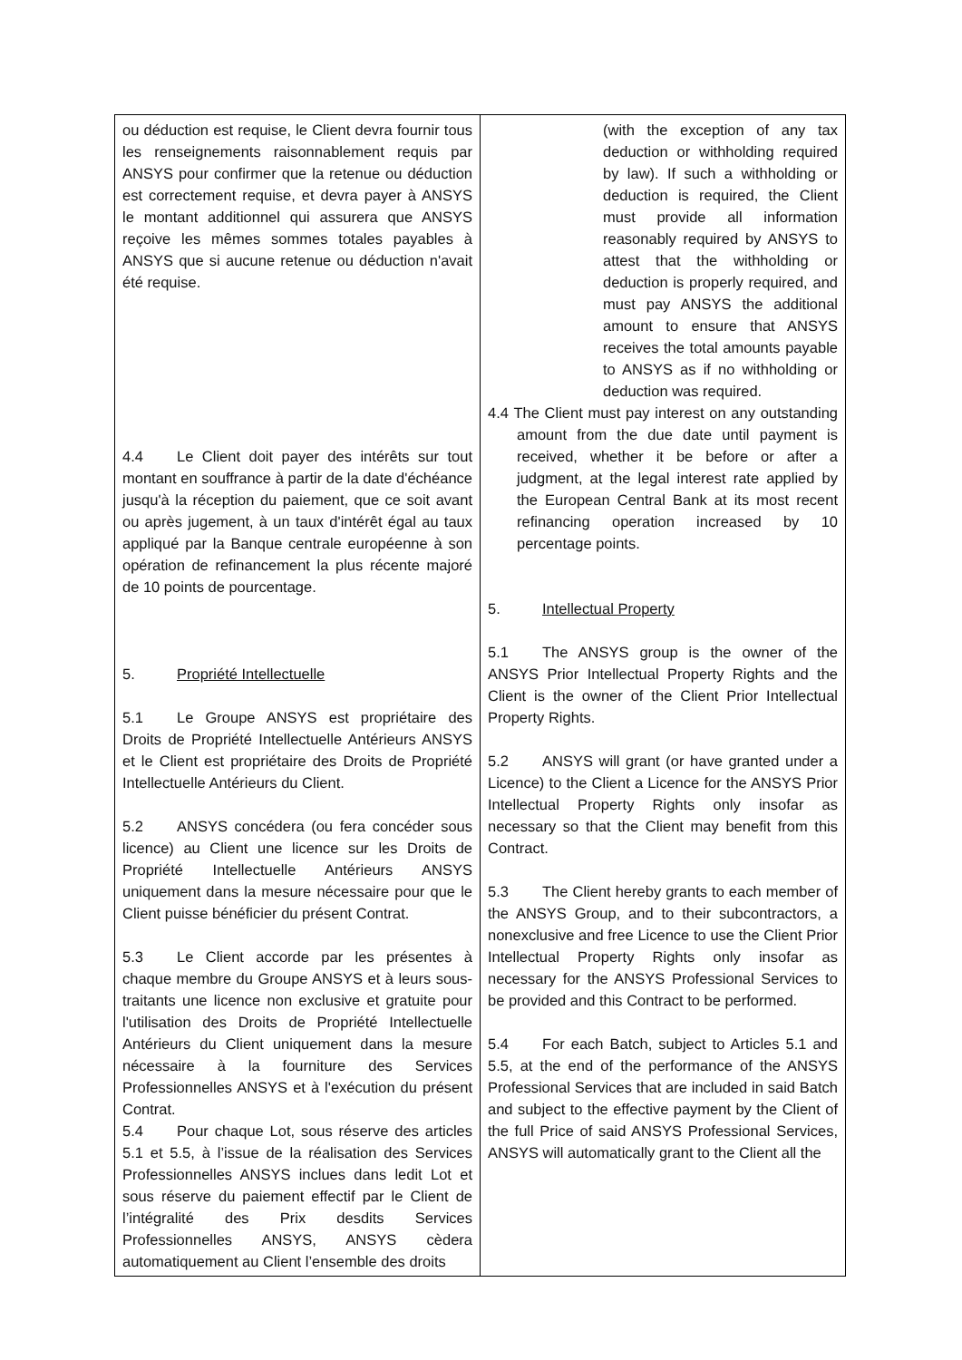| ou déduction est requise, le Client devra fournir tous les renseignements raisonnablement requis par ANSYS pour confirmer que la retenue ou déduction est correctement requise, et devra payer à ANSYS le montant additionnel qui assurera que ANSYS reçoive les mêmes sommes totales payables à ANSYS que si aucune retenue ou déduction n'avait été requise. 4.4 Le Client doit payer des intérêts sur tout montant en souffrance à partir de la date d'échéance jusqu'à la réception du paiement, que ce soit avant ou après jugement, à un taux d'intérêt égal au taux appliqué par la Banque centrale européenne à son opération de refinancement la plus récente majoré de 10 points de pourcentage. 5. Propriété Intellectuelle 5.1 Le Groupe ANSYS est propriétaire des Droits de Propriété Intellectuelle Antérieurs ANSYS et le Client est propriétaire des Droits de Propriété Intellectuelle Antérieurs du Client. 5.2 ANSYS concédera (ou fera concéder sous licence) au Client une licence sur les Droits de Propriété Intellectuelle Antérieurs ANSYS uniquement dans la mesure nécessaire pour que le Client puisse bénéficier du présent Contrat. 5.3 Le Client accorde par les présentes à chaque membre du Groupe ANSYS et à leurs sous-traitants une licence non exclusive et gratuite pour l'utilisation des Droits de Propriété Intellectuelle Antérieurs du Client uniquement dans la mesure nécessaire à la fourniture des Services Professionnelles ANSYS et à l'exécution du présent Contrat. 5.4 Pour chaque Lot, sous réserve des articles 5.1 et 5.5, à l’issue de la réalisation des Services Professionnelles ANSYS inclues dans ledit Lot et sous réserve du paiement effectif par le Client de l’intégralité des Prix desdits Services Professionnelles ANSYS, ANSYS cèdera automatiquement au Client l’ensemble des droits | (with the exception of any tax deduction or withholding required by law). If such a withholding or deduction is required, the Client must provide all information reasonably required by ANSYS to attest that the withholding or deduction is properly required, and must pay ANSYS the additional amount to ensure that ANSYS receives the total amounts payable to ANSYS as if no withholding or deduction was required. 4.4 The Client must pay interest on any outstanding amount from the due date until payment is received, whether it be before or after a judgment, at the legal interest rate applied by the European Central Bank at its most recent refinancing operation increased by 10 percentage points. 5. Intellectual Property 5.1 The ANSYS group is the owner of the ANSYS Prior Intellectual Property Rights and the Client is the owner of the Client Prior Intellectual Property Rights. 5.2 ANSYS will grant (or have granted under a Licence) to the Client a Licence for the ANSYS Prior Intellectual Property Rights only insofar as necessary so that the Client may benefit from this Contract. 5.3 The Client hereby grants to each member of the ANSYS Group, and to their subcontractors, a nonexclusive and free Licence to use the Client Prior Intellectual Property Rights only insofar as necessary for the ANSYS Professional Services to be provided and this Contract to be performed. 5.4 For each Batch, subject to Articles 5.1 and 5.5, at the end of the performance of the ANSYS Professional Services that are included in said Batch and subject to the effective payment by the Client of the full Price of said ANSYS Professional Services, ANSYS will automatically grant to the Client all the |